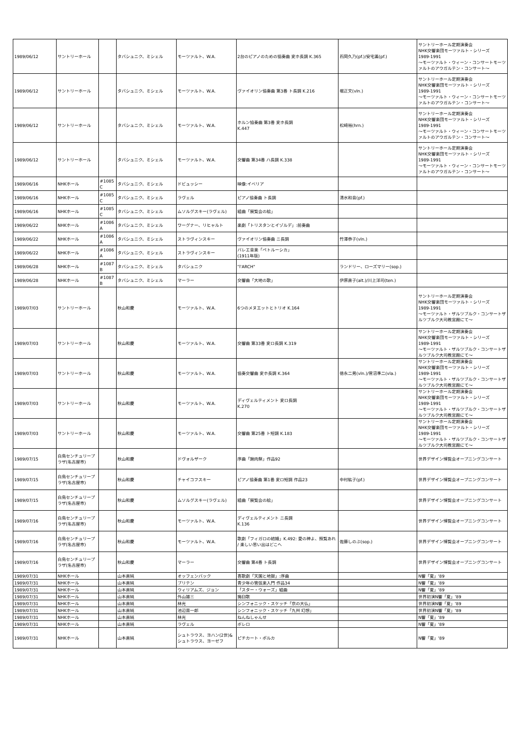| 1989/06/12 | サントリーホール | | タバシュニク、ミシェル | モーツァルト、W.A. | 2台のピアノのための協奏曲 変ホ長調 K.365 | 石岡久乃(pf.)/安宅薫(pf.) | サントリーホール定期演奏会 NHK交響楽団モーツァルト・シリーズ 1989-1991 ～モーツァルト・ウィーン・コンサートモーツァルトのアウガルテン・コンサート～ |
| 1989/06/12 | サントリーホール | | タバシュニク、ミシェル | モーツァルト、W.A. | ヴァイオリン協奏曲 第3番 ト長調 K.216 | 堀正文(vln.) | サントリーホール定期演奏会 NHK交響楽団モーツァルト・シリーズ 1989-1991 ～モーツァルト・ウィーン・コンサートモーツァルトのアウガルテン・コンサート～ |
| 1989/06/12 | サントリーホール | | タバシュニク、ミシェル | モーツァルト、W.A. | ホルン協奏曲 第3番 変ホ長調 K.447 | 松崎裕(hrn.) | サントリーホール定期演奏会 NHK交響楽団モーツァルト・シリーズ 1989-1991 ～モーツァルト・ウィーン・コンサートモーツァルトのアウガルテン・コンサート～ |
| 1989/06/12 | サントリーホール | | タバシュニク、ミシェル | モーツァルト、W.A. | 交響曲 第34番 ハ長調 K.338 | | サントリーホール定期演奏会 NHK交響楽団モーツァルト・シリーズ 1989-1991 ～モーツァルト・ウィーン・コンサートモーツァルトのアウガルテン・コンサート～ |
| 1989/06/16 | NHKホール | #1085 C | タバシュニク、ミシェル | ドビュッシー | 映像:イベリア | | |
| 1989/06/16 | NHKホール | #1085 C | タバシュニク、ミシェル | ラヴェル | ピアノ協奏曲 ト長調 | 清水和音(pf.) | |
| 1989/06/16 | NHKホール | #1085 C | タバシュニク、ミシェル | ムソルグスキー(ラヴェル) | 組曲「展覧会の絵」 | | |
| 1989/06/22 | NHKホール | #1086 A | タバシュニク、ミシェル | ワーグナー、リヒャルト | 楽劇「トリスタンとイゾルデ」:前奏曲 | | |
| 1989/06/22 | NHKホール | #1086 A | タバシュニク、ミシェル | ストラヴィンスキー | ヴァイオリン協奏曲 ニ長調 | 竹澤恭子(vln.) | |
| 1989/06/22 | NHKホール | #1086 A | タバシュニク、ミシェル | ストラヴィンスキー | バレエ音楽「ペトルーシカ」 (1911年版) | | |
| 1989/06/28 | NHKホール | #1087 B | タバシュニク、ミシェル | タバシュニク | "l'ARCH" | ランドリー、ローズマリー(sop.) | |
| 1989/06/28 | NHKホール | #1087 B | タバシュニク、ミシェル | マーラー | 交響曲「大地の歌」 | 伊原直子(alt.)/川上洋司(ten.) | |
| 1989/07/03 | サントリーホール | | 秋山和慶 | モーツァルト、W.A. | 6つのメヌエットとトリオ K.164 | | サントリーホール定期演奏会 NHK交響楽団モーツァルト・シリーズ 1989-1991 ～モーツァルト・ザルツブルク・コンサートザルツブルク大司教宮殿にて～ |
| 1989/07/03 | サントリーホール | | 秋山和慶 | モーツァルト、W.A. | 交響曲 第33番 変ロ長調 K.319 | | サントリーホール定期演奏会 NHK交響楽団モーツァルト・シリーズ 1989-1991 ～モーツァルト・ザルツブルク・コンサートザルツブルク大司教宮殿にて～ |
| 1989/07/03 | サントリーホール | | 秋山和慶 | モーツァルト、W.A. | 協奏交響曲 変ホ長調 K.364 | 徳永二男(vln.)/菅沼準二(vla.) | サントリーホール定期演奏会 NHK交響楽団モーツァルト・シリーズ 1989-1991 ～モーツァルト・ザルツブルク・コンサートザルツブルク大司教宮殿にて～ |
| 1989/07/03 | サントリーホール | | 秋山和慶 | モーツァルト、W.A. | ディヴェルティメント 変ロ長調 K.270 | | サントリーホール定期演奏会 NHK交響楽団モーツァルト・シリーズ 1989-1991 ～モーツァルト・ザルツブルク・コンサートザルツブルク大司教宮殿にて～ |
| 1989/07/03 | サントリーホール | | 秋山和慶 | モーツァルト、W.A. | 交響曲 第25番 ト短調 K.183 | | サントリーホール定期演奏会 NHK交響楽団モーツァルト・シリーズ 1989-1991 ～モーツァルト・ザルツブルク・コンサートザルツブルク大司教宮殿にて～ |
| 1989/07/15 | 白鳥センチュリープラザ(名古屋市) | | 秋山和慶 | ドヴォルザーク | 序曲「謝肉祭」作品92 | | 世界デザイン博覧会オープニングコンサート |
| 1989/07/15 | 白鳥センチュリープラザ(名古屋市) | | 秋山和慶 | チャイコフスキー | ピアノ協奏曲 第1番 変ロ短調 作品23 | 中村紘子(pf.) | 世界デザイン博覧会オープニングコンサート |
| 1989/07/15 | 白鳥センチュリープラザ(名古屋市) | | 秋山和慶 | ムソルグスキー(ラヴェル) | 組曲「展覧会の絵」 | | 世界デザイン博覧会オープニングコンサート |
| 1989/07/16 | 白鳥センチュリープラザ(名古屋市) | | 秋山和慶 | モーツァルト、W.A. | ディヴェルティメント ニ長調 K.136 | | 世界デザイン博覧会オープニングコンサート |
| 1989/07/16 | 白鳥センチュリープラザ(名古屋市) | | 秋山和慶 | モーツァルト、W.A. | 歌劇「フィガロの結婚」K.492: 愛の神よ、照覧あれ / 楽しい思い出はどこへ | 佐藤しのぶ(sop.) | 世界デザイン博覧会オープニングコンサート |
| 1989/07/16 | 白鳥センチュリープラザ(名古屋市) | | 秋山和慶 | マーラー | 交響曲 第4番 ト長調 | | 世界デザイン博覧会オープニングコンサート |
| 1989/07/31 | NHKホール | | 山本直純 | オッフェンバック | 喜歌劇「天国と地獄」:序曲 | | N響「夏」'89 |
| 1989/07/31 | NHKホール | | 山本直純 | ブリテン | 青少年の管弦楽入門 作品34 | | N響「夏」'89 |
| 1989/07/31 | NHKホール | | 山本直純 | ウィリアムズ、ジョン | 「スター・ウォーズ」組曲 | | N響「夏」'89 |
| 1989/07/31 | NHKホール | | 山本直純 | 外山雄三 | 搗臼歌 | | 世界初演N響「夏」'89 |
| 1989/07/31 | NHKホール | | 山本直純 | 林光 | シンフォニック・スケッチ「京の大仏」 | | 世界初演N響「夏」'89 |
| 1989/07/31 | NHKホール | | 山本直純 | 池辺晋一郎 | シンフォニック・スケッチ「九州 幻想」 | | 世界初演N響「夏」'89 |
| 1989/07/31 | NHKホール | | 山本直純 | 林光 | ねんねしゃんせ | | N響「夏」'89 |
| 1989/07/31 | NHKホール | | 山本直純 | ラヴェル | ボレロ | | N響「夏」'89 |
| 1989/07/31 | NHKホール | | 山本直純 | シュトラウス、ヨハン(2世)&シュトラウス、ヨーゼフ | ピチカート・ポルカ | | N響「夏」'89 |